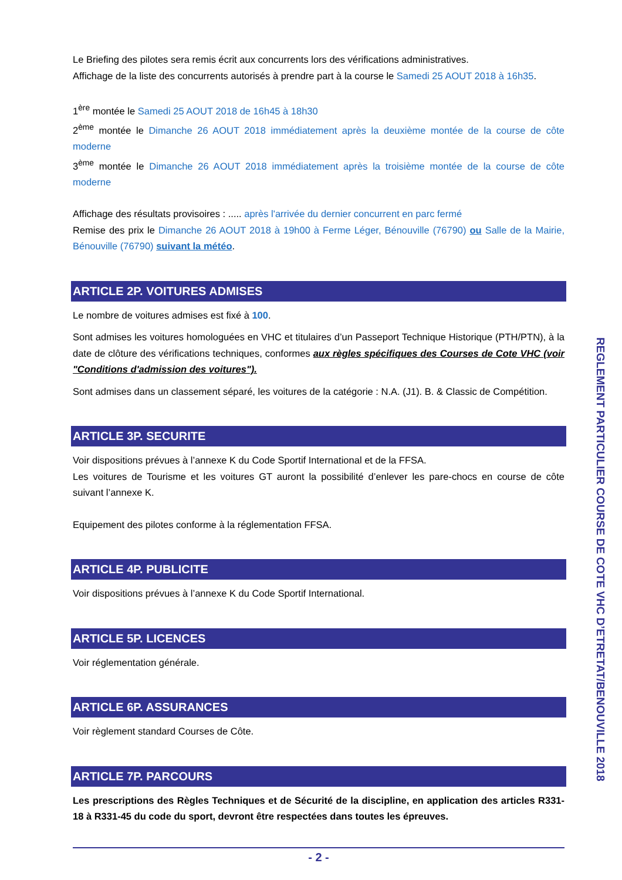Le Briefing des pilotes sera remis écrit aux concurrents lors des vérifications administratives.
Affichage de la liste des concurrents autorisés à prendre part à la course le Samedi 25 AOUT 2018 à 16h35.
1<sup>ère</sup> montée le Samedi 25 AOUT 2018 de 16h45 à 18h30
2<sup>ème</sup> montée le Dimanche 26 AOUT 2018 immédiatement après la deuxième montée de la course de côte moderne
3<sup>ème</sup> montée le Dimanche 26 AOUT 2018 immédiatement après la troisième montée de la course de côte moderne
Affichage des résultats provisoires : ..... après l'arrivée du dernier concurrent en parc fermé
Remise des prix le Dimanche 26 AOUT 2018 à 19h00 à Ferme Léger, Bénouville (76790) ou Salle de la Mairie, Bénouville (76790) suivant la météo.
ARTICLE 2P. VOITURES ADMISES
Le nombre de voitures admises est fixé à 100.
Sont admises les voitures homologuées en VHC et titulaires d’un Passeport Technique Historique (PTH/PTN), à la date de clôture des vérifications techniques, conformes aux règles spécifiques des Courses de Cote VHC (voir "Conditions d'admission des voitures").
Sont admises dans un classement séparé, les voitures de la catégorie : N.A. (J1). B. & Classic de Compétition.
ARTICLE 3P. SECURITE
Voir dispositions prévues à l’annexe K du Code Sportif International et de la FFSA.
Les voitures de Tourisme et les voitures GT auront la possibilité d’enlever les pare-chocs en course de côte suivant l’annexe K.
Equipement des pilotes conforme à la réglementation FFSA.
ARTICLE 4P. PUBLICITE
Voir dispositions prévues à l’annexe K du Code Sportif International.
ARTICLE 5P. LICENCES
Voir réglementation générale.
ARTICLE 6P. ASSURANCES
Voir règlement standard Courses de Côte.
ARTICLE 7P. PARCOURS
Les prescriptions des Règles Techniques et de Sécurité de la discipline, en application des articles R331-18 à R331-45 du code du sport, devront être respectées dans toutes les épreuves.
- 2 -
REGLEMENT PARTICULIER COURSE DE COTE VHC D’ETRETAT/BENOUVILLE 2018